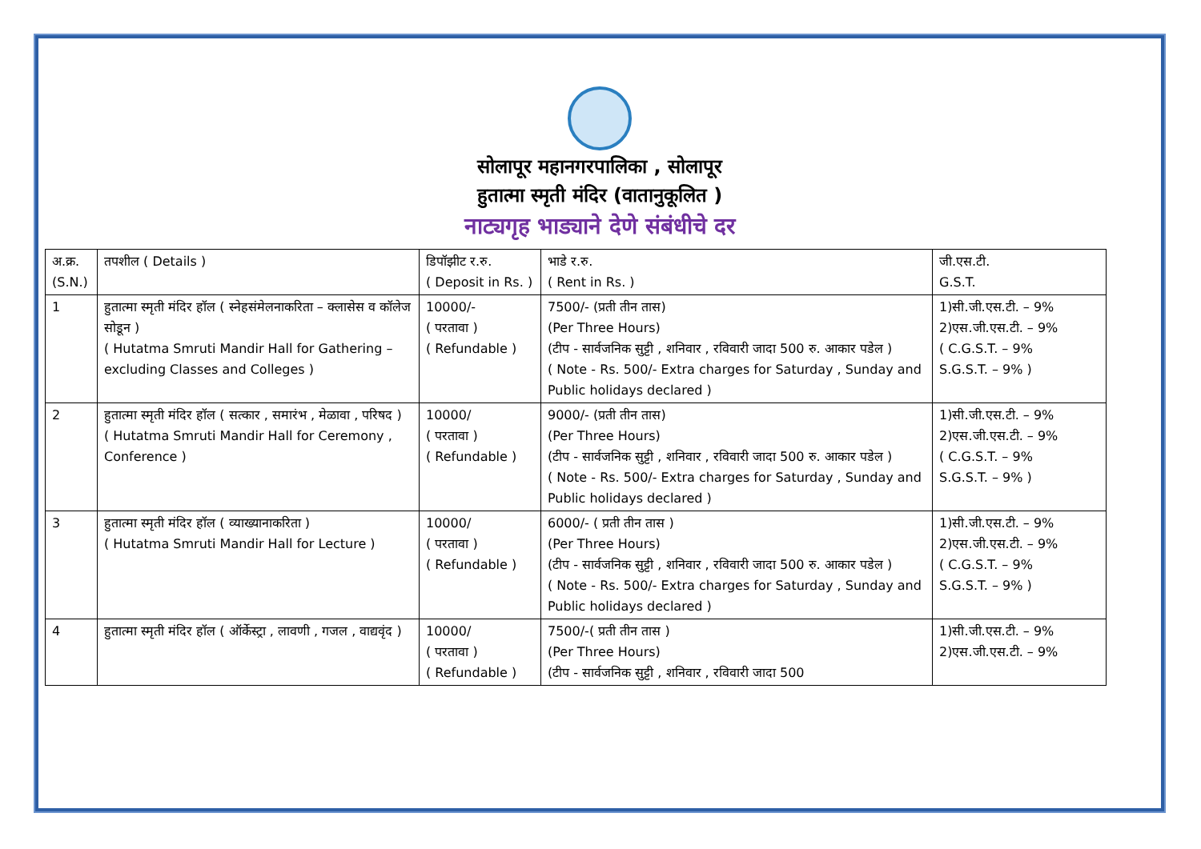सोलापूर महानगरपालिका , सोलापूर
हुतात्मा स्मृती मंदिर (वातानुकूलित )
नाट्यगृह भाड्याने देणे संबंधीचे दर
| अ.क्र. (S.N.) | तपशील ( Details ) | डिपॉझीट र.रु. ( Deposit in Rs. ) | भाडे र.रु. ( Rent in Rs. ) | जी.एस.टी. G.S.T. |
| --- | --- | --- | --- | --- |
| 1 | हुतात्मा स्मृती मंदिर हॉल ( स्नेहसंमेलनाकरिता – क्लासेस व कॉलेज सोडून ) ( Hutatma Smruti Mandir Hall for Gathering – excluding Classes and Colleges ) | 10000/- ( परतावा ) ( Refundable ) | 7500/- (प्रती तीन तास) (Per Three Hours) (टीप - सार्वजनिक सुट्टी , शनिवार , रविवारी जादा 500 रु. आकार पडेल ) ( Note - Rs. 500/- Extra charges for Saturday , Sunday and Public holidays declared ) | 1)सी.जी.एस.टी. – 9% 2)एस.जी.एस.टी. – 9% ( C.G.S.T. – 9% S.G.S.T. – 9% ) |
| 2 | हुतात्मा स्मृती मंदिर हॉल ( सत्कार , समारंभ , मेळावा , परिषद ) ( Hutatma Smruti Mandir Hall for Ceremony , Conference ) | 10000/ ( परतावा ) ( Refundable ) | 9000/- (प्रती तीन तास) (Per Three Hours) (टीप - सार्वजनिक सुट्टी , शनिवार , रविवारी जादा 500 रु. आकार पडेल ) ( Note - Rs. 500/- Extra charges for Saturday , Sunday and Public holidays declared ) | 1)सी.जी.एस.टी. – 9% 2)एस.जी.एस.टी. – 9% ( C.G.S.T. – 9% S.G.S.T. – 9% ) |
| 3 | हुतात्मा स्मृती मंदिर हॉल ( व्याख्यानाकरिता ) ( Hutatma Smruti Mandir Hall for Lecture ) | 10000/ ( परतावा ) ( Refundable ) | 6000/- ( प्रती तीन तास ) (Per Three Hours) (टीप - सार्वजनिक सुट्टी , शनिवार , रविवारी जादा 500 रु. आकार पडेल ) ( Note - Rs. 500/- Extra charges for Saturday , Sunday and Public holidays declared ) | 1)सी.जी.एस.टी. – 9% 2)एस.जी.एस.टी. – 9% ( C.G.S.T. – 9% S.G.S.T. – 9% ) |
| 4 | हुतात्मा स्मृती मंदिर हॉल ( ऑर्केस्ट्रा , लावणी , गजल , वाद्यवृंद ) | 10000/ ( परतावा ) ( Refundable ) | 7500/-( प्रती तीन तास ) (Per Three Hours) (टीप - सार्वजनिक सुट्टी , शनिवार , रविवारी जादा 500 | 1)सी.जी.एस.टी. – 9% 2)एस.जी.एस.टी. – 9% |